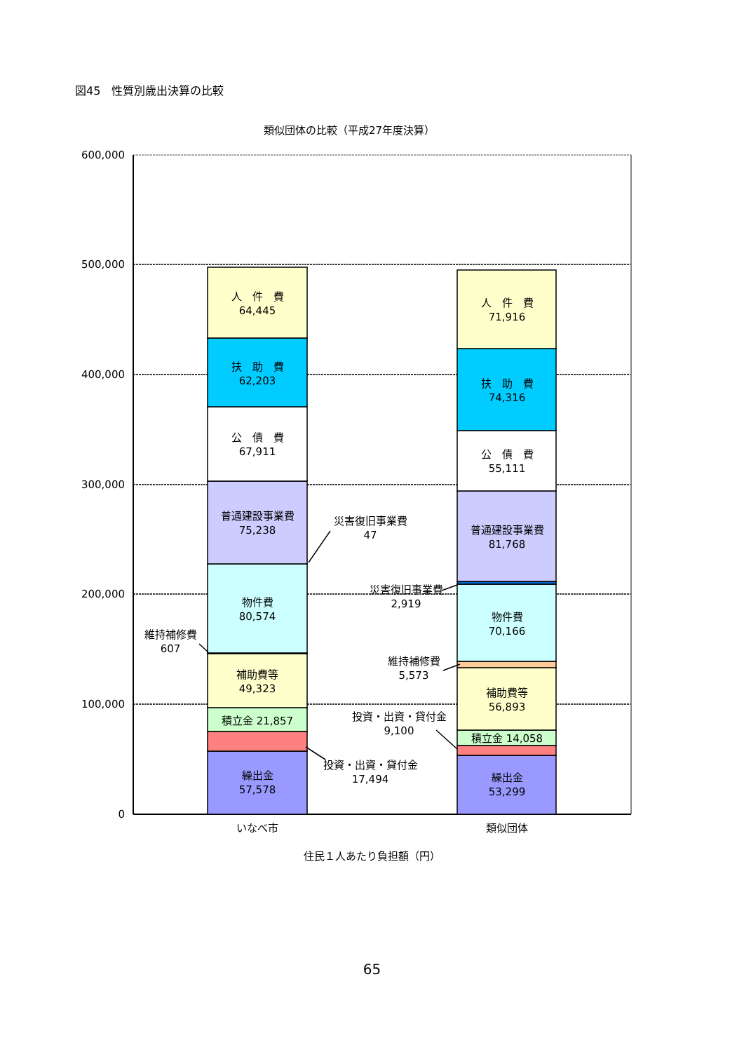図45　性質別歳出決算の比較
類似団体の比較（平成27年度決算）
600,000
500,000
400,000
300,000
200,000
100,000
0
人　件　費
64,445
扶　助　費
62,203
公　債　費
67,911
普通建設事業費
75,238
物件費
80,574
補助費等
49,323
積立金 21,857
繰出金
57,578
人　件　費
71,916
扶　助　費
74,316
公　債　費
55,111
普通建設事業費
81,768
物件費
70,166
補助費等
56,893
積立金 14,058
繰出金
53,299
災害復旧事業費
47
維持補修費
607
投資・出資・貸付金
17,494
災害復旧事業費
2,919
維持補修費
5,573
投資・出資・貸付金
9,100
いなべ市
類似団体
住民１人あたり負担額（円）
65